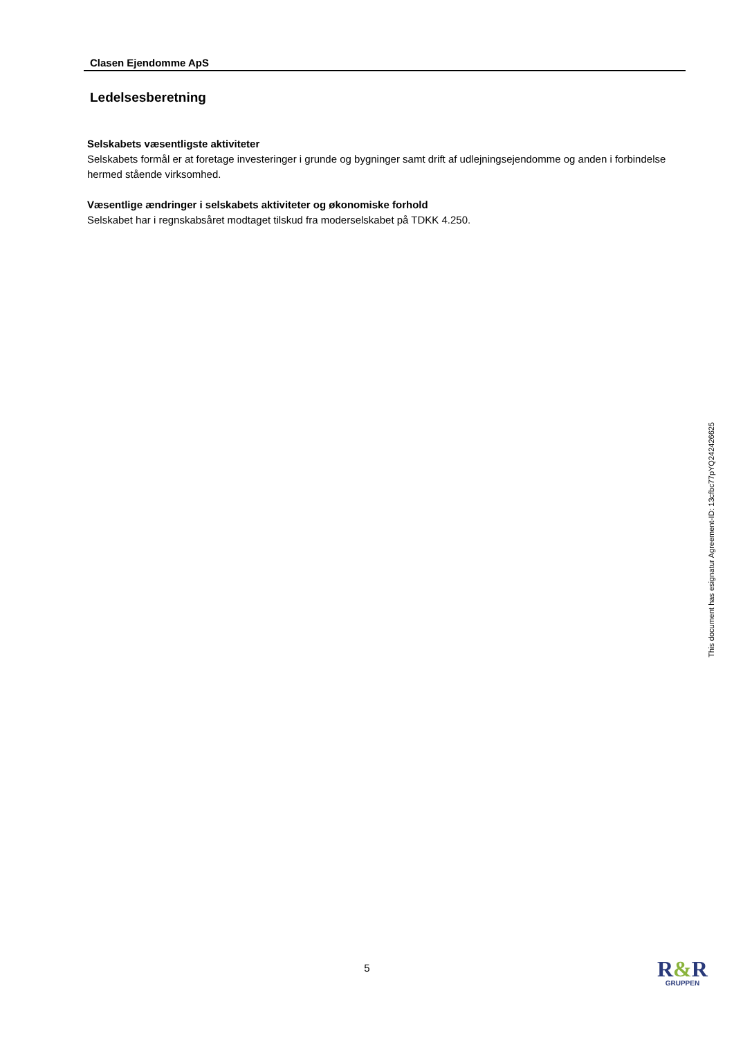Clasen Ejendomme ApS
Ledelsesberetning
Selskabets væsentligste aktiviteter
Selskabets formål er at foretage investeringer i grunde og bygninger samt drift af udlejningsejendomme og anden i forbindelse hermed stående virksomhed.
Væsentlige ændringer i selskabets aktiviteter og økonomiske forhold
Selskabet har i regnskabsåret modtaget tilskud fra moderselskabet på TDKK 4.250.
5
This document has esignatur Agreement-ID: 13cfbc77pYQ242426625
R&R
GRUPPEN